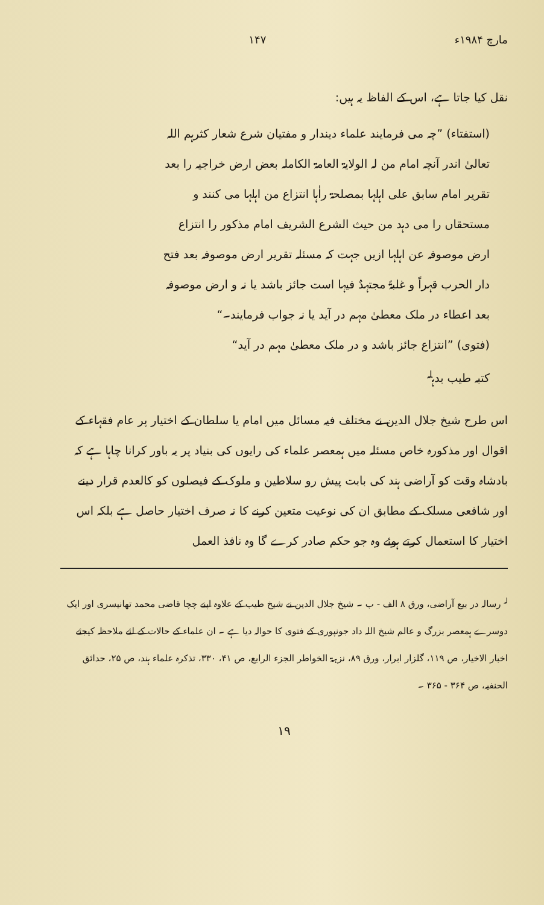مارچ ۱۹۸۴ء ۱۴۷
نقل کیا جاتا ہے، اس کے الفاظ یہ ہیں:
(استفتاء) ”چہ می فرمایند علماء دیندار و مفتیان شرع شعار کثرہم اللہ تعالیٰ اندر آنچہ امام من لہ الولایۃ العامۃ الکاملہ بعض ارض خراجیہ را بعد تقریر امام سابق علی اہلہا بمصلحۃ راٰہا انتزاع من اہلہا می کنند و مستحقاں را می دہد من حیث الشرع الشریف امام مذکور را انتزاع ارض موصوفہ عن اہلہا ازیں جہت کہ مسئلہ تقریر ارض موصوفہ بعد فتح دار الحرب قہراً و غلبۃً مجتہدٌ فیہا است جائز باشد یا نہ و ارض موصوفہ بعد اعطاء در ملک معطیٰ مہم در آید یا نہ جواب فرمایند۔“
(فتوی) ”انتزاع جائز باشد و در ملک معطیٰ مہم در آید“
کتبہ طیب بدہ<sup>لہ</sup>
اس طرح شیخ جلال الدین نے مختلف فیہ مسائل میں امام یا سلطان کے اختیار پر عام فقہاء کے اقوال اور مذکورہ خاص مسئلہ میں ہمعصر علماء کی رایوں کی بنیاد پر یہ باور کرانا چاہا ہے کہ بادشاہ وقت کو آراضی ہند کی بابت پیش رو سلاطین و ملوک کے فیصلوں کو کالعدم قرار دینے اور شافعی مسلک کے مطابق ان کی نوعیت متعین کرنے کا نہ صرف اختیار حاصل ہے بلکہ اس اختیار کا استعمال کرتے ہوئے وہ جو حکم صادر کرے گا وہ نافذ العمل
<sup>لہ</sup> رسالہ در بیع آراضی، ورق ۸ الف - ب ۔ شیخ جلال الدین نے شیخ طیب کے علاوہ اپنے چچا قاضی محمد تھانیسری اور ایک دوسرے ہمعصر بزرگ و عالم شیخ اللہ داد جونپوری کے فتوی کا حوالہ دیا ہے ۔ ان علماء کے حالات کے لئے ملاحظہ کیجئے اخبار الاخیار، ص ۱۱۹، گلزار ابرار، ورق ۸۹، نزہۃ الخواطر الجزء الرابع، ص ۴۱، ۳۳۰، تذکرہ علماء ہند، ص ۲۵، حدائق الحنفیہ، ص ۳۶۴ - ۳۶۵ ۔
۱۹